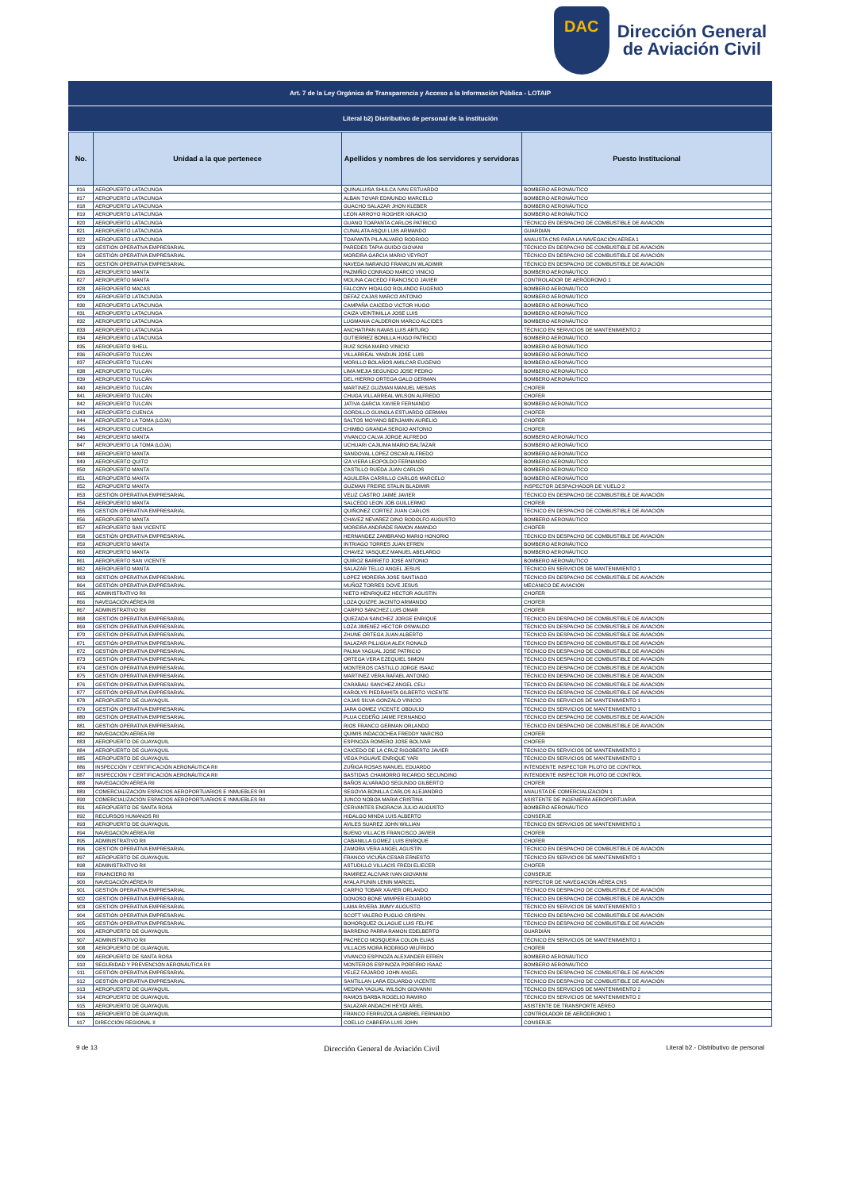DAC
Dirección General
de Aviación Civil
Art. 7 de la Ley Orgánica de Transparencia y Acceso a la Información Pública - LOTAIP
Literal b2) Distributivo de personal de la institución
| No. | Unidad a la que pertenece | Apellidos y nombres de los servidores y servidoras | Puesto Institucional |
| --- | --- | --- | --- |
| 816 | AEROPUERTO LATACUNGA | QUINALUISA SHULCA IVAN ESTUARDO | BOMBERO AERONÁUTICO |
| 817 | AEROPUERTO LATACUNGA | ALBAN TOVAR EDMUNDO MARCELO | BOMBERO AERONÁUTICO |
| 818 | AEROPUERTO LATACUNGA | GUACHO SALAZAR JHON KLEBER | BOMBERO AERONÁUTICO |
| 819 | AEROPUERTO LATACUNGA | LEON ARROYO ROGHER IGNACIO | BOMBERO AERONÁUTICO |
| 820 | AEROPUERTO LATACUNGA | GUANO TOAPANTA CARLOS PATRICIO | TÉCNICO EN DESPACHO DE COMBUSTIBLE DE AVIACIÓN |
| 821 | AEROPUERTO LATACUNGA | CUNALATA ASQUI LUIS ARMANDO | GUARDIÁN |
| 822 | AEROPUERTO LATACUNGA | TOAPANTA PILA ALVARO RODRIGO | ANALISTA CNS PARA LA NAVEGACIÓN AÉREA 1 |
| 823 | GESTIÓN OPERATIVA EMPRESARIAL | PAREDES TAPIA GUIDO GIOVANI | TÉCNICO EN DESPACHO DE COMBUSTIBLE DE AVIACIÓN |
| 824 | GESTIÓN OPERATIVA EMPRESARIAL | MOREIRA GARCIA MARIO VEYROT | TÉCNICO EN DESPACHO DE COMBUSTIBLE DE AVIACIÓN |
| 825 | GESTIÓN OPERATIVA EMPRESARIAL | NAVEDA NARANJO FRANKLIN WLADIMIR | TÉCNICO EN DESPACHO DE COMBUSTIBLE DE AVIACIÓN |
| 826 | AEROPUERTO MANTA | PAZMIÑO CONRADO MARCO VINICIO | BOMBERO AERONÁUTICO |
| 827 | AEROPUERTO MANTA | MOLINA CAICEDO FRANCISCO JAVIER | CONTROLADOR DE AERÓDROMO 1 |
| 828 | AEROPUERTO MACAS | FALCONY HIDALGO ROLANDO EUGENIO | BOMBERO AERONÁUTICO |
| 829 | AEROPUERTO LATACUNGA | DEFAZ CAJAS MARCO ANTONIO | BOMBERO AERONÁUTICO |
| 830 | AEROPUERTO LATACUNGA | CAMPAÑA CAICEDO VICTOR HUGO | BOMBERO AERONÁUTICO |
| 831 | AEROPUERTO LATACUNGA | CAIZA VEINTIMILLA JOSE LUIS | BOMBERO AERONÁUTICO |
| 832 | AEROPUERTO LATACUNGA | LUGMANIA CALDERON MARCO ALCIDES | BOMBERO AERONÁUTICO |
| 833 | AEROPUERTO LATACUNGA | ANCHATIPAN NAVAS LUIS ARTURO | TÉCNICO EN SERVICIOS DE MANTENIMIENTO 2 |
| 834 | AEROPUERTO LATACUNGA | GUTIERREZ BONILLA HUGO PATRICIO | BOMBERO AERONÁUTICO |
| 835 | AEROPUERTO SHELL | RUIZ SOSA MARIO VINICIO | BOMBERO AERONÁUTICO |
| 836 | AEROPUERTO TULCÁN | VILLARREAL YANDUN JOSE LUIS | BOMBERO AERONÁUTICO |
| 837 | AEROPUERTO TULCÁN | MORILLO BOLAÑOS AMILCAR EUGENIO | BOMBERO AERONÁUTICO |
| 838 | AEROPUERTO TULCÁN | LIMA MEJIA SEGUNDO JOSE PEDRO | BOMBERO AERONÁUTICO |
| 839 | AEROPUERTO TULCÁN | DEL HIERRO ORTEGA GALO GERMAN | BOMBERO AERONÁUTICO |
| 840 | AEROPUERTO TULCÁN | MARTINEZ GUZMAN MANUEL MESIAS | CHOFER |
| 841 | AEROPUERTO TULCÁN | CHUGA VILLARREAL WILSON ALFREDO | CHOFER |
| 842 | AEROPUERTO TULCÁN | JATIVA GARCIA XAVIER FERNANDO | BOMBERO AERONÁUTICO |
| 843 | AEROPUERTO CUENCA | GORDILLO GUINGLA ESTUARDO GERMAN | CHOFER |
| 844 | AEROPUERTO LA TOMA (LOJA) | SALTOS MOYANO BENJAMIN AURELIO | CHOFER |
| 845 | AEROPUERTO CUENCA | CHIMBO GRANDA SERGIO ANTONIO | CHOFER |
| 846 | AEROPUERTO MANTA | VIVANCO CALVA JORGE ALFREDO | BOMBERO AERONÁUTICO |
| 847 | AEROPUERTO LA TOMA (LOJA) | UCHUARI CAJILIMA MARIO BALTAZAR | BOMBERO AERONÁUTICO |
| 848 | AEROPUERTO MANTA | SANDOVAL LOPEZ OSCAR ALFREDO | BOMBERO AERONÁUTICO |
| 849 | AEROPUERTO QUITO | IZA VIERA LEOPOLDO FERNANDO | BOMBERO AERONÁUTICO |
| 850 | AEROPUERTO MANTA | CASTILLO RUEDA JUAN CARLOS | BOMBERO AERONÁUTICO |
| 851 | AEROPUERTO MANTA | AGUILERA CARRILLO CARLOS MARCELO | BOMBERO AERONÁUTICO |
| 852 | AEROPUERTO MANTA | GUZMAN FREIRE STALIN BLADIMIR | INSPECTOR DESPACHADOR DE VUELO 2 |
| 853 | GESTIÓN OPERATIVA EMPRESARIAL | VELIZ CASTRO JAIME JAVIER | TÉCNICO EN DESPACHO DE COMBUSTIBLE DE AVIACIÓN |
| 854 | AEROPUERTO MANTA | SALCEDO LEON JOB GUILLERMO | CHOFER |
| 855 | GESTIÓN OPERATIVA EMPRESARIAL | QUIÑONEZ CORTEZ JUAN CARLOS | TÉCNICO EN DESPACHO DE COMBUSTIBLE DE AVIACIÓN |
| 856 | AEROPUERTO MANTA | CHAVEZ NEVAREZ DINO RODOLFO AUGUSTO | BOMBERO AERONÁUTICO |
| 857 | AEROPUERTO SAN VICENTE | MOREIRA ANDRADE RAMON AMANDO | CHOFER |
| 858 | GESTIÓN OPERATIVA EMPRESARIAL | HERNANDEZ ZAMBRANO MARIO HONORIO | TÉCNICO EN DESPACHO DE COMBUSTIBLE DE AVIACIÓN |
| 859 | AEROPUERTO MANTA | INTRIAGO TORRES JUAN EFREN | BOMBERO AERONÁUTICO |
| 860 | AEROPUERTO MANTA | CHAVEZ VASQUEZ MANUEL ABELARDO | BOMBERO AERONÁUTICO |
| 861 | AEROPUERTO SAN VICENTE | QUIROZ BARRETO JOSE ANTONIO | BOMBERO AERONÁUTICO |
| 862 | AEROPUERTO MANTA | SALAZAR TELLO ANGEL JESUS | TÉCNICO EN SERVICIOS DE MANTENIMIENTO 1 |
| 863 | GESTIÓN OPERATIVA EMPRESARIAL | LOPEZ MOREIRA JOSE SANTIAGO | TÉCNICO EN DESPACHO DE COMBUSTIBLE DE AVIACIÓN |
| 864 | GESTIÓN OPERATIVA EMPRESARIAL | MUÑOZ TORRES DOVE JESUS | MECÁNICO DE AVIACIÓN |
| 865 | ADMINISTRATIVO RII | NIETO HENRIQUEZ HECTOR AGUSTIN | CHOFER |
| 866 | NAVEGACIÓN AÉREA RII | LOZA QUIZPE JACINTO ARMANDO | CHOFER |
| 867 | ADMINISTRATIVO RII | CARPIO SANCHEZ LUIS OMAR | CHOFER |
| 868 | GESTIÓN OPERATIVA EMPRESARIAL | QUEZADA SANCHEZ JORGE ENRIQUE | TÉCNICO EN DESPACHO DE COMBUSTIBLE DE AVIACIÓN |
| 869 | GESTIÓN OPERATIVA EMPRESARIAL | LOZA JIMENEZ HECTOR OSWALDO | TÉCNICO EN DESPACHO DE COMBUSTIBLE DE AVIACIÓN |
| 870 | GESTIÓN OPERATIVA EMPRESARIAL | ZHUNE ORTEGA JUAN ALBERTO | TÉCNICO EN DESPACHO DE COMBUSTIBLE DE AVIACIÓN |
| 871 | GESTIÓN OPERATIVA EMPRESARIAL | SALAZAR PILLIGUA ALEX RONALD | TÉCNICO EN DESPACHO DE COMBUSTIBLE DE AVIACIÓN |
| 872 | GESTIÓN OPERATIVA EMPRESARIAL | PALMA YAGUAL JOSE PATRICIO | TÉCNICO EN DESPACHO DE COMBUSTIBLE DE AVIACIÓN |
| 873 | GESTIÓN OPERATIVA EMPRESARIAL | ORTEGA VERA EZEQUIEL SIMON | TÉCNICO EN DESPACHO DE COMBUSTIBLE DE AVIACIÓN |
| 874 | GESTIÓN OPERATIVA EMPRESARIAL | MONTEROS CASTILLO JORGE ISAAC | TÉCNICO EN DESPACHO DE COMBUSTIBLE DE AVIACIÓN |
| 875 | GESTIÓN OPERATIVA EMPRESARIAL | MARTINEZ VERA RAFAEL ANTONIO | TÉCNICO EN DESPACHO DE COMBUSTIBLE DE AVIACIÓN |
| 876 | GESTIÓN OPERATIVA EMPRESARIAL | CARABALI SANCHEZ ANGEL CELI | TÉCNICO EN DESPACHO DE COMBUSTIBLE DE AVIACIÓN |
| 877 | GESTIÓN OPERATIVA EMPRESARIAL | KAROLYS PIEDRAHITA GILBERTO VICENTE | TÉCNICO EN DESPACHO DE COMBUSTIBLE DE AVIACIÓN |
| 878 | AEROPUERTO DE GUAYAQUIL | CAJAS SILVA GONZALO VINICIO | TÉCNICO EN SERVICIOS DE MANTENIMIENTO 1 |
| 879 | GESTIÓN OPERATIVA EMPRESARIAL | JARA GOMEZ VICENTE OBDULIO | TÉCNICO EN SERVICIOS DE MANTENIMIENTO 1 |
| 880 | GESTIÓN OPERATIVA EMPRESARIAL | PLUA CEDEÑO JAIME FERNANDO | TÉCNICO EN DESPACHO DE COMBUSTIBLE DE AVIACIÓN |
| 881 | GESTIÓN OPERATIVA EMPRESARIAL | RIOS FRANCO GERMAN ORLANDO | TÉCNICO EN DESPACHO DE COMBUSTIBLE DE AVIACIÓN |
| 882 | NAVEGACIÓN AÉREA RII | QUIMIS INDACOCHEA FREDDY NARCISO | CHOFER |
| 883 | AEROPUERTO DE GUAYAQUIL | ESPINOZA ROMERO JOSE BOLIVAR | CHOFER |
| 884 | AEROPUERTO DE GUAYAQUIL | CAICEDO DE LA CRUZ RIGOBERTO JAVIER | TÉCNICO EN SERVICIOS DE MANTENIMIENTO 2 |
| 885 | AEROPUERTO DE GUAYAQUIL | VEGA PIGUAVE ENRIQUE YARI | TÉCNICO EN SERVICIOS DE MANTENIMIENTO 1 |
| 886 | INSPECCIÓN Y CERTIFICACIÓN AERONÁUTICA RII | ZUÑIGA ROSAS MANUEL EDUARDO | INTENDENTE INSPECTOR PILOTO DE CONTROL |
| 887 | INSPECCIÓN Y CERTIFICACIÓN AERONÁUTICA RII | BASTIDAS CHAMORRO RICARDO SECUNDINO | INTENDENTE INSPECTOR PILOTO DE CONTROL |
| 888 | NAVEGACIÓN AÉREA RII | BAÑOS ALVARADO SEGUNDO GILBERTO | CHOFER |
| 889 | COMERCIALIZACIÓN ESPACIOS AEROPORTUARIOS E INMUEBLES RII | SEGOVIA BONILLA CARLOS ALEJANDRO | ANALISTA DE COMERCIALIZACIÓN 1 |
| 890 | COMERCIALIZACIÓN ESPACIOS AEROPORTUARIOS E INMUEBLES RII | JUNCO NOBOA MARIA CRISTINA | ASISTENTE DE INGENIERÍA AEROPORTUARIA |
| 891 | AEROPUERTO DE SANTA ROSA | CERVANTES ENGRACIA JULIO AUGUSTO | BOMBERO AERONÁUTICO |
| 892 | RECURSOS HUMANOS RII | HIDALGO MINDA LUIS ALBERTO | CONSERJE |
| 893 | AEROPUERTO DE GUAYAQUIL | AVILES SUAREZ JOHN WILLIAN | TÉCNICO EN SERVICIOS DE MANTENIMIENTO 1 |
| 894 | NAVEGACIÓN AÉREA RII | BUENO VILLACIS FRANCISCO JAVIER | CHOFER |
| 895 | ADMINISTRATIVO RII | CABANILLA GOMEZ LUIS ENRIQUE | CHOFER |
| 896 | GESTIÓN OPERATIVA EMPRESARIAL | ZAMORA VERA ANGEL AGUSTIN | TÉCNICO EN DESPACHO DE COMBUSTIBLE DE AVIACIÓN |
| 897 | AEROPUERTO DE GUAYAQUIL | FRANCO VICUÑA CESAR ERNESTO | TÉCNICO EN SERVICIOS DE MANTENIMIENTO 1 |
| 898 | ADMINISTRATIVO RII | ASTUDILLO VILLACIS FREDI ELIECER | CHOFER |
| 899 | FINANCIERO RII | RAMIREZ ALCIVAR IVAN GIOVANNI | CONSERJE |
| 900 | NAVEGACIÓN AÉREA RI | AYALA PUNIN LENIN MARCEL | INSPECTOR DE NAVEGACIÓN AÉREA CNS |
| 901 | GESTIÓN OPERATIVA EMPRESARIAL | CARPIO TOBAR XAVIER ORLANDO | TÉCNICO EN DESPACHO DE COMBUSTIBLE DE AVIACIÓN |
| 902 | GESTIÓN OPERATIVA EMPRESARIAL | DONOSO BONE WIMPER EDUARDO | TÉCNICO EN DESPACHO DE COMBUSTIBLE DE AVIACIÓN |
| 903 | GESTIÓN OPERATIVA EMPRESARIAL | LAMA RIVERA JIMMY AUGUSTO | TÉCNICO EN SERVICIOS DE MANTENIMIENTO 1 |
| 904 | GESTIÓN OPERATIVA EMPRESARIAL | SCOTT VALERO PUGLIO CRISPIN | TÉCNICO EN DESPACHO DE COMBUSTIBLE DE AVIACIÓN |
| 905 | GESTIÓN OPERATIVA EMPRESARIAL | BOHORQUEZ OLLAGUE LUIS FELIPE | TÉCNICO EN DESPACHO DE COMBUSTIBLE DE AVIACIÓN |
| 906 | AEROPUERTO DE GUAYAQUIL | BARRENO PARRA RAMON EDELBERTO | GUARDIÁN |
| 907 | ADMINISTRATIVO RII | PACHECO MOSQUERA COLON ELIAS | TÉCNICO EN SERVICIOS DE MANTENIMIENTO 1 |
| 908 | AEROPUERTO DE GUAYAQUIL | VILLACIS MORA RODRIGO WILFRIDO | CHOFER |
| 909 | AEROPUERTO DE SANTA ROSA | VIVANCO ESPINOZA ALEXANDER EFREN | BOMBERO AERONÁUTICO |
| 910 | SEGURIDAD Y PREVENCIÓN AERONÁUTICA RII | MONTEROS ESPINOZA PORFIRIO ISAAC | BOMBERO AERONÁUTICO |
| 911 | GESTIÓN OPERATIVA EMPRESARIAL | VELEZ FAJARDO JOHN ANGEL | TÉCNICO EN DESPACHO DE COMBUSTIBLE DE AVIACIÓN |
| 912 | GESTIÓN OPERATIVA EMPRESARIAL | SANTILLAN LARA EDUARDO VICENTE | TÉCNICO EN DESPACHO DE COMBUSTIBLE DE AVIACIÓN |
| 913 | AEROPUERTO DE GUAYAQUIL | MEDINA YAGUAL WILSON GIOVANNI | TÉCNICO EN SERVICIOS DE MANTENIMIENTO 2 |
| 914 | AEROPUERTO DE GUAYAQUIL | RAMOS BARBA ROGELIO RAMIRO | TÉCNICO EN SERVICIOS DE MANTENIMIENTO 2 |
| 915 | AEROPUERTO DE GUAYAQUIL | SALAZAR ANDACHI HEYDI ARIEL | ASISTENTE DE TRANSPORTE AÉREO |
| 916 | AEROPUERTO DE GUAYAQUIL | FRANCO FERRUZOLA GABRIEL FERNANDO | CONTROLADOR DE AERÓDROMO 1 |
| 917 | DIRECCIÓN REGIONAL II | COELLO CABRERA LUIS JOHN | CONSERJE |
9 de 13 Dirección General de Aviación Civil Literal b2.- Distributivo de personal